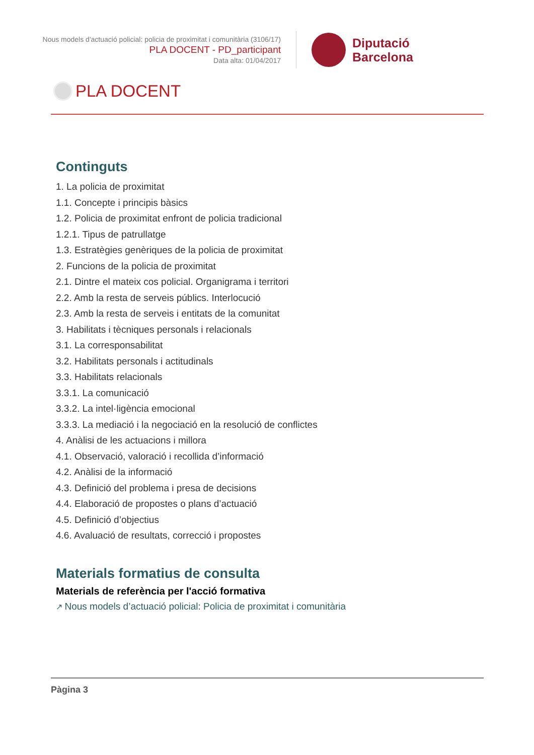Nous models d'actuació policial: policia de proximitat i comunitària (3106/17)
PLA DOCENT - PD_participant
Data alta: 01/04/2017
Diputació
Barcelona
PLA DOCENT
Continguts
1. La policia de proximitat
1.1. Concepte i principis bàsics
1.2. Policia de proximitat enfront de policia tradicional
1.2.1. Tipus de patrullatge
1.3. Estratègies genèriques de la policia de proximitat
2. Funcions de la policia de proximitat
2.1. Dintre el mateix cos policial. Organigrama i territori
2.2. Amb la resta de serveis públics. Interlocució
2.3. Amb la resta de serveis i entitats de la comunitat
3. Habilitats i tècniques personals i relacionals
3.1. La corresponsabilitat
3.2. Habilitats personals i actitudinals
3.3. Habilitats relacionals
3.3.1. La comunicació
3.3.2. La intel·ligència emocional
3.3.3. La mediació i la negociació en la resolució de conflictes
4. Anàlisi de les actuacions i millora
4.1. Observació, valoració i recollida d’informació
4.2. Anàlisi de la informació
4.3. Definició del problema i presa de decisions
4.4. Elaboració de propostes o plans d’actuació
4.5. Definició d’objectius
4.6. Avaluació de resultats, correcció i propostes
Materials formatius de consulta
Materials de referència per l'acció formativa
↗ Nous models d’actuació policial: Policia de proximitat i comunitària
Pàgina 3